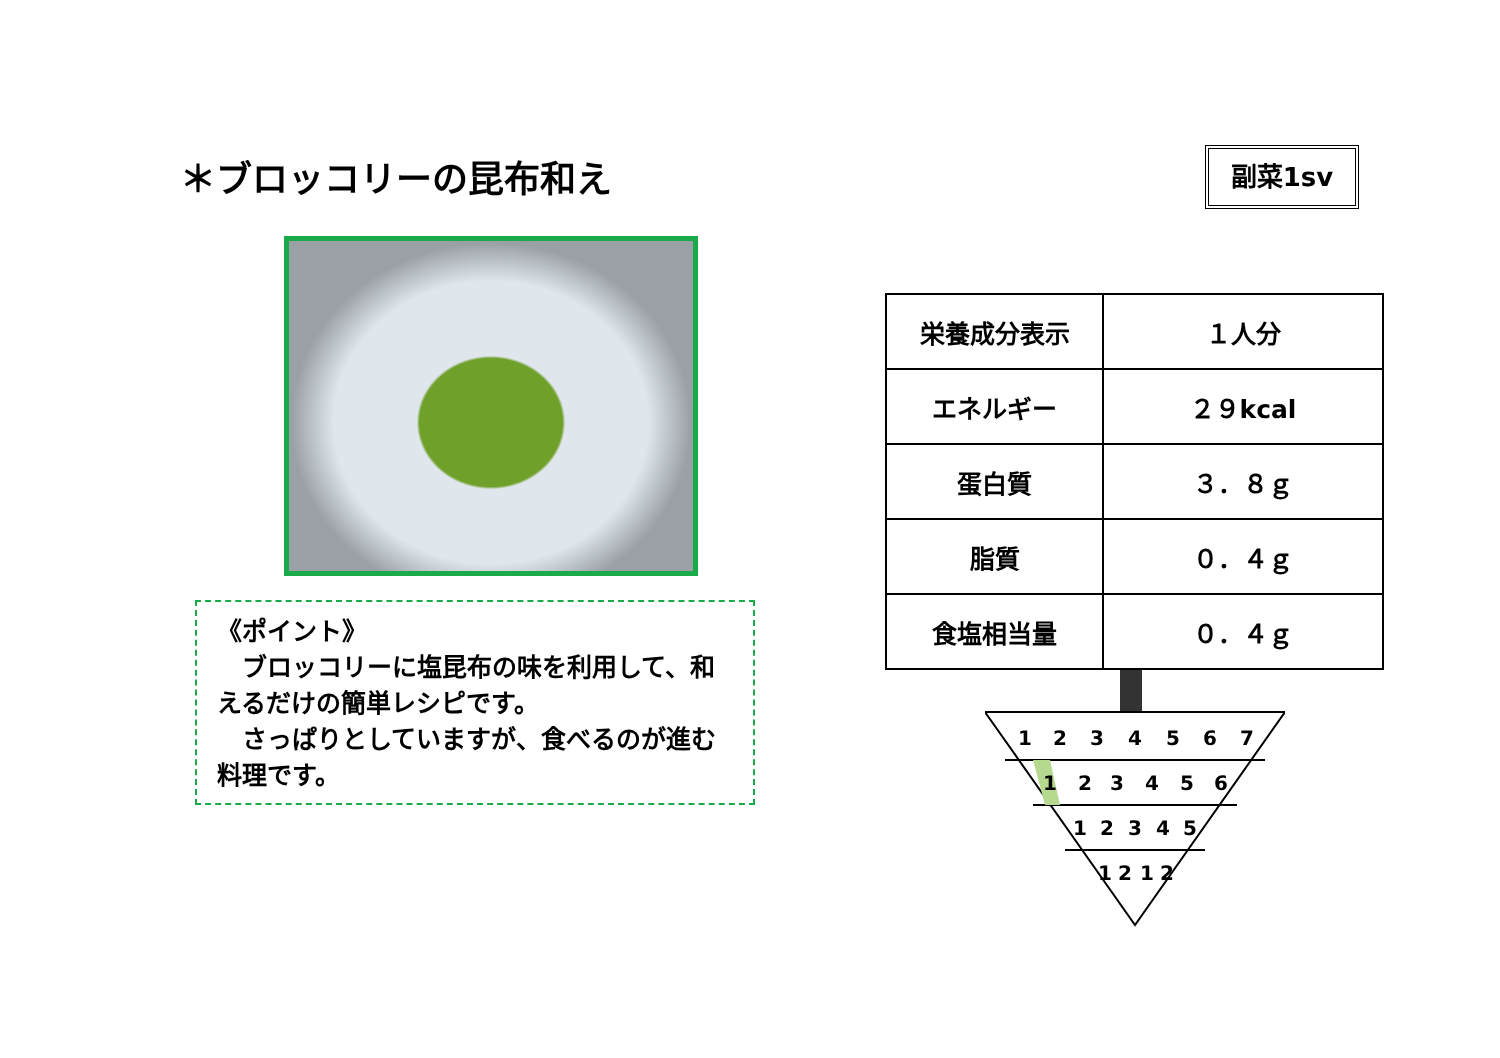＊ブロッコリーの昆布和え 副菜1sv
《ポイント》
　ブロッコリーに塩昆布の味を利用して、和えるだけの簡単レシピです。
　さっぱりとしていますが、食べるのが進む料理です。
| 栄養成分表示 | １人分 |
| エネルギー | ２９kcal |
| 蛋白質 | ３．８ｇ |
| 脂質 | ０．４ｇ |
| 食塩相当量 | ０．４ｇ |
1
2
3
4
5
6
7
1
2
3
4
5
6
1
2
3
4
5
1
2
1
2